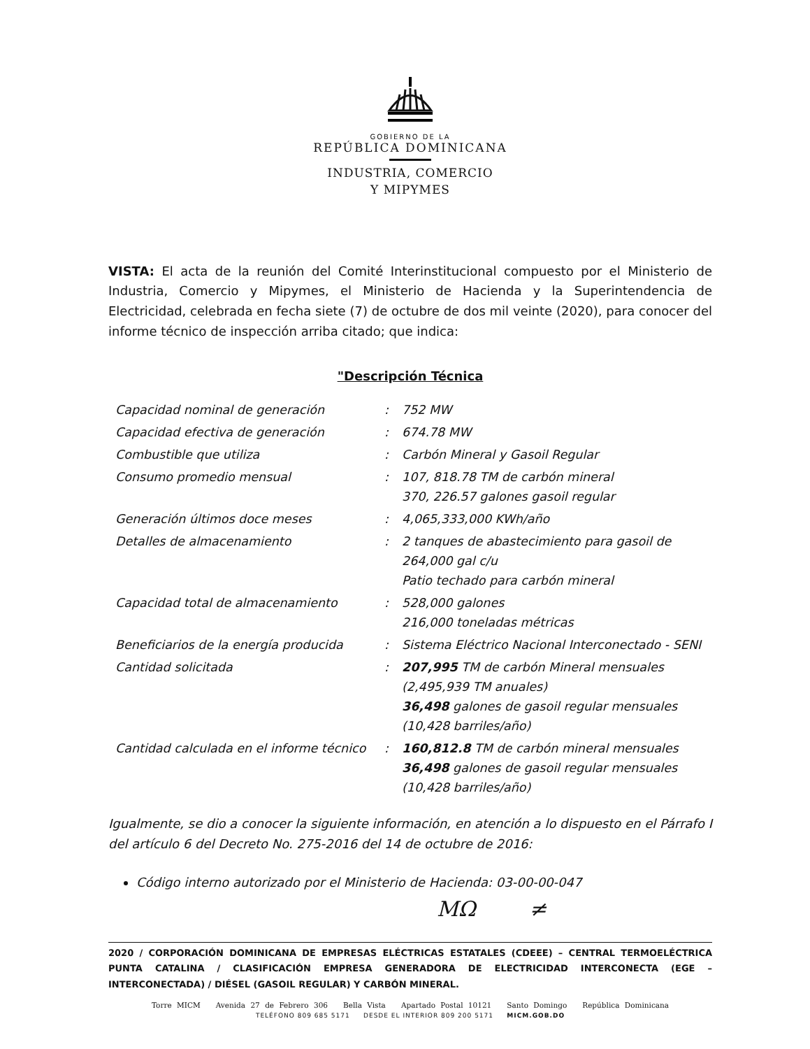GOBIERNO DE LA
REPÚBLICA DOMINICANA
INDUSTRIA, COMERCIO
Y MIPYMES
VISTA: El acta de la reunión del Comité Interinstitucional compuesto por el Ministerio de Industria, Comercio y Mipymes, el Ministerio de Hacienda y la Superintendencia de Electricidad, celebrada en fecha siete (7) de octubre de dos mil veinte (2020), para conocer del informe técnico de inspección arriba citado; que indica:
"Descripción Técnica
| Capacidad nominal de generación | : | 752 MW |
| Capacidad efectiva de generación | : | 674.78 MW |
| Combustible que utiliza | : | Carbón Mineral y Gasoil Regular |
| Consumo promedio mensual | : | 107, 818.78 TM de carbón mineral 370, 226.57 galones gasoil regular |
| Generación últimos doce meses | : | 4,065,333,000 KWh/año |
| Detalles de almacenamiento | : | 2 tanques de abastecimiento para gasoil de 264,000 gal c/u Patio techado para carbón mineral |
| Capacidad total de almacenamiento | : | 528,000 galones 216,000 toneladas métricas |
| Beneficiarios de la energía producida | : | Sistema Eléctrico Nacional Interconectado - SENI |
| Cantidad solicitada | : | 207,995 TM de carbón Mineral mensuales (2,495,939 TM anuales) 36,498 galones de gasoil regular mensuales (10,428 barriles/año) |
| Cantidad calculada en el informe técnico | : | 160,812.8 TM de carbón mineral mensuales 36,498 galones de gasoil regular mensuales (10,428 barriles/año) |
Igualmente, se dio a conocer la siguiente información, en atención a lo dispuesto en el Párrafo I del artículo 6 del Decreto No. 275-2016 del 14 de octubre de 2016:
Código interno autorizado por el Ministerio de Hacienda: 03-00-00-047
ΜΩ ≠
2020 / CORPORACIÓN DOMINICANA DE EMPRESAS ELÉCTRICAS ESTATALES (CDEEE) – CENTRAL TERMOELÉCTRICA PUNTA CATALINA / CLASIFICACIÓN EMPRESA GENERADORA DE ELECTRICIDAD INTERCONECTA (EGE – INTERCONECTADA) / DIÉSEL (GASOIL REGULAR) Y CARBÓN MINERAL.
Torre MICM Avenida 27 de Febrero 306 Bella Vista Apartado Postal 10121 Santo Domingo República Dominicana
TELÉFONO 809 685 5171 DESDE EL INTERIOR 809 200 5171 MICM.GOB.DO